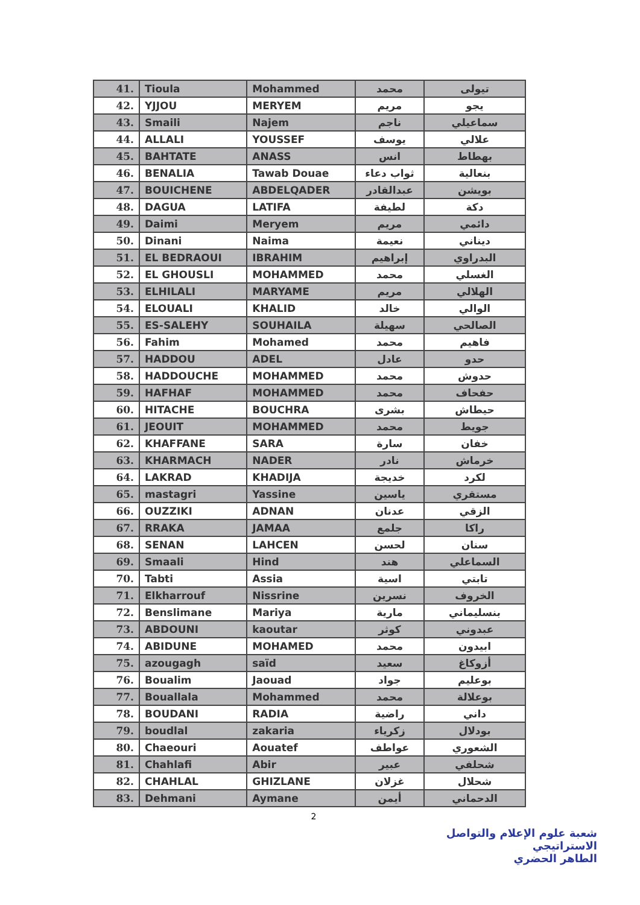| 41. | Tioula | Mohammed | محمد | تيولى |
| 42. | YJJOU | MERYEM | مريم | يجو |
| 43. | Smaili | Najem | ناجم | سماعيلي |
| 44. | ALLALI | YOUSSEF | يوسف | علالي |
| 45. | BAHTATE | ANASS | انس | بهطاط |
| 46. | BENALIA | Tawab Douae | ثواب دعاء | بنعالية |
| 47. | BOUICHENE | ABDELQADER | عبدالقادر | بويشن |
| 48. | DAGUA | LATIFA | لطيفة | دكة |
| 49. | Daimi | Meryem | مريم | دائمي |
| 50. | Dinani | Naima | نعيمة | ديناني |
| 51. | EL BEDRAOUI | IBRAHIM | إبراهيم | البدراوي |
| 52. | EL GHOUSLI | MOHAMMED | محمد | الغسلي |
| 53. | ELHILALI | MARYAME | مريم | الهلالي |
| 54. | ELOUALI | KHALID | خالد | الوالي |
| 55. | ES-SALEHY | SOUHAILA | سهيلة | الصالحي |
| 56. | Fahim | Mohamed | محمد | فاهيم |
| 57. | HADDOU | ADEL | عادل | حدو |
| 58. | HADDOUCHE | MOHAMMED | محمد | حدوش |
| 59. | HAFHAF | MOHAMMED | محمد | حفحاف |
| 60. | HITACHE | BOUCHRA | بشرى | حيطاش |
| 61. | JEOUIT | MOHAMMED | محمد | جويط |
| 62. | KHAFFANE | SARA | سارة | خفان |
| 63. | KHARMACH | NADER | نادر | خرماش |
| 64. | LAKRAD | KHADIJA | خديجة | لكرد |
| 65. | mastagri | Yassine | ياسين | مستقري |
| 66. | OUZZIKI | ADNAN | عدنان | الزقي |
| 67. | RRAKA | JAMAA | جلمع | راكا |
| 68. | SENAN | LAHCEN | لحسن | سنان |
| 69. | Smaali | Hind | هند | السماعلي |
| 70. | Tabti | Assia | اسية | تابتي |
| 71. | Elkharrouf | Nissrine | نسرين | الخروف |
| 72. | Benslimane | Mariya | مارية | بنسليماني |
| 73. | ABDOUNI | kaoutar | كوثر | عبدوني |
| 74. | ABIDUNE | MOHAMED | محمد | ابيدون |
| 75. | azougagh | saïd | سعيد | أزوكاغ |
| 76. | Boualim | Jaouad | جواد | بوعليم |
| 77. | Bouallala | Mohammed | محمد | بوعلالة |
| 78. | BOUDANI | RADIA | راضية | داني |
| 79. | boudlal | zakaria | زكرياء | بودلال |
| 80. | Chaeouri | Aouatef | عواطف | الشعوري |
| 81. | Chahlafi | Abir | عبير | شحلفي |
| 82. | CHAHLAL | GHIZLANE | غزلان | شحلال |
| 83. | Dehmani | Aymane | أيمن | الدحماني |
2
شعبة علوم الإعلام والتواصل الاستراتيجي
الطاهر الحضري